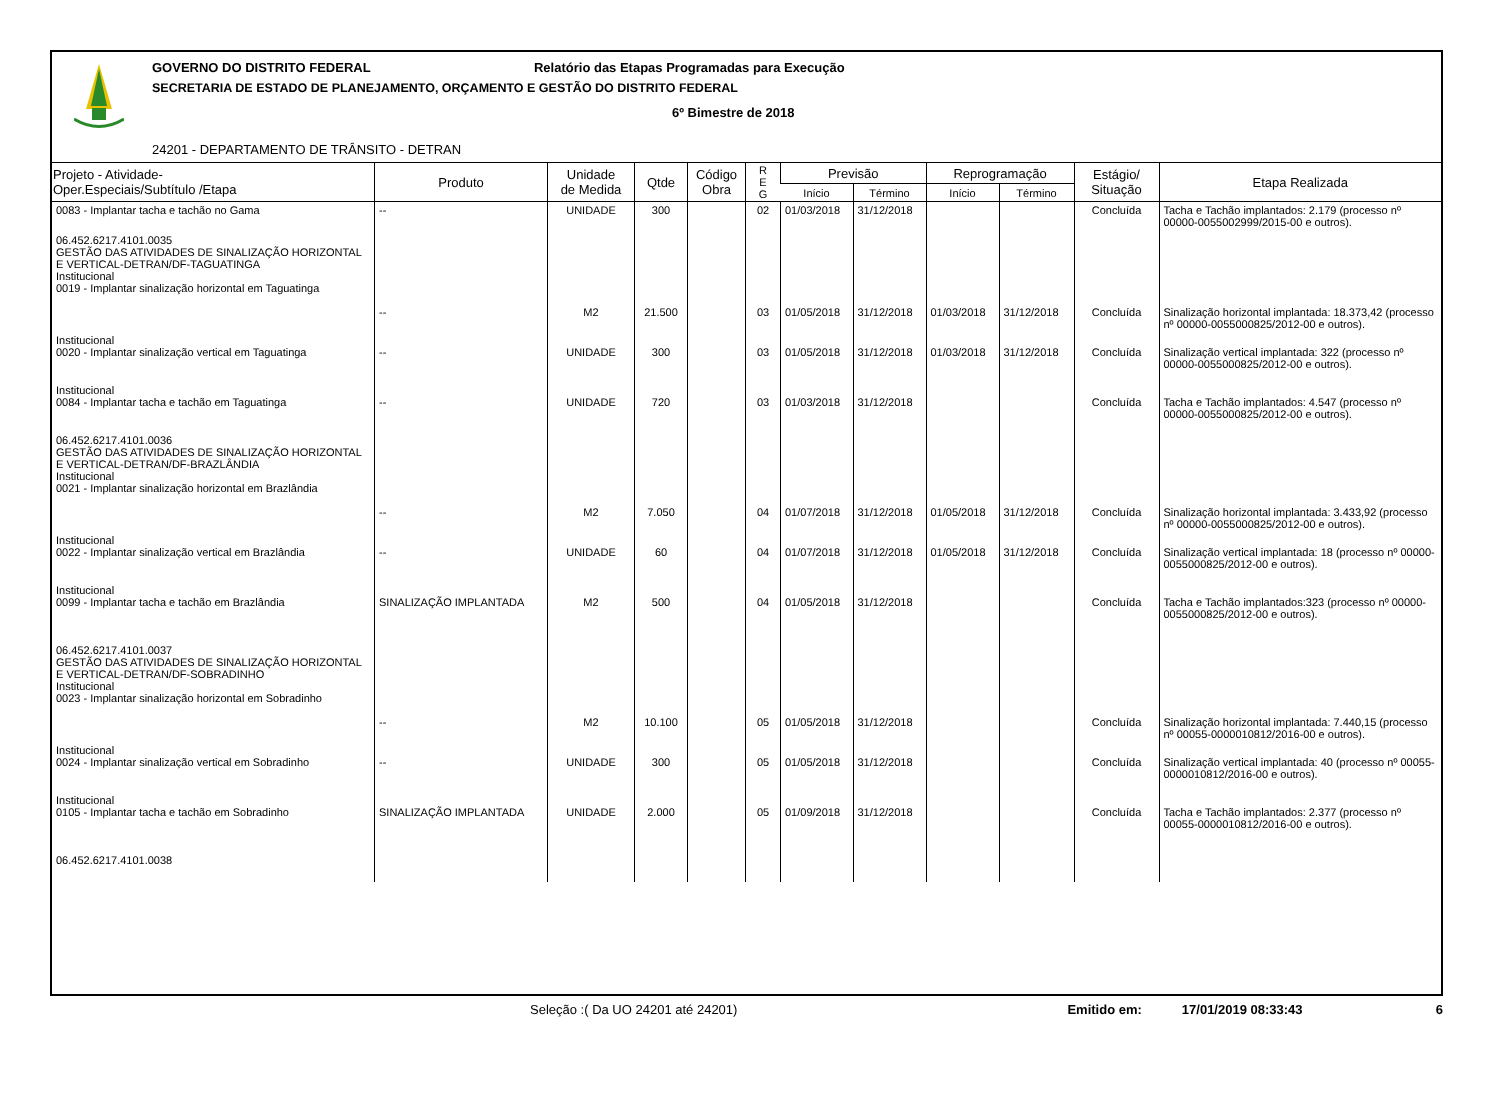GOVERNO DO DISTRITO FEDERAL Relatório das Etapas Programadas para Execução
SECRETARIA DE ESTADO DE PLANEJAMENTO, ORÇAMENTO E GESTÃO DO DISTRITO FEDERAL
6º Bimestre de 2018
24201 - DEPARTAMENTO DE TRÂNSITO - DETRAN
| Projeto - Atividade- Oper.Especiais/Subtítulo /Etapa | Produto | Unidade de Medida | Qtde | Código Obra | R E G | Previsão | | Reprogramação | | Estágio/ Situação | Etapa Realizada |
| --- | --- | --- | --- | --- | --- | --- | --- | --- | --- | --- | --- |
| | | | | | | Início | Término | Início | Término | | |
| 0083 - Implantar tacha e tachão no Gama | -- | UNIDADE | 300 | | 02 | 01/03/2018 | 31/12/2018 | | | Concluída | Tacha e Tachão implantados: 2.179 (processo nº 00000-0055002999/2015-00 e outros). |
| 06.452.6217.4101.0035 GESTÃO DAS ATIVIDADES DE SINALIZAÇÃO HORIZONTAL E VERTICAL-DETRAN/DF-TAGUATINGA Institucional 0019 - Implantar sinalização horizontal em Taguatinga | -- | M2 | 21.500 | | 03 | 01/05/2018 | 31/12/2018 | 01/03/2018 | 31/12/2018 | Concluída | Sinalização horizontal implantada: 18.373,42 (processo nº 00000-0055000825/2012-00 e outros). |
| Institucional 0020 - Implantar sinalização vertical em Taguatinga | -- | UNIDADE | 300 | | 03 | 01/05/2018 | 31/12/2018 | 01/03/2018 | 31/12/2018 | Concluída | Sinalização vertical implantada: 322 (processo nº 00000-0055000825/2012-00 e outros). |
| Institucional 0084 - Implantar tacha e tachão em Taguatinga | -- | UNIDADE | 720 | | 03 | 01/03/2018 | 31/12/2018 | | | Concluída | Tacha e Tachão implantados: 4.547 (processo nº 00000-0055000825/2012-00 e outros). |
| 06.452.6217.4101.0036 GESTÃO DAS ATIVIDADES DE SINALIZAÇÃO HORIZONTAL E VERTICAL-DETRAN/DF-BRAZLÂNDIA Institucional 0021 - Implantar sinalização horizontal em Brazlândia | -- | M2 | 7.050 | | 04 | 01/07/2018 | 31/12/2018 | 01/05/2018 | 31/12/2018 | Concluída | Sinalização horizontal implantada: 3.433,92 (processo nº 00000-0055000825/2012-00 e outros). |
| Institucional 0022 - Implantar sinalização vertical em Brazlândia | -- | UNIDADE | 60 | | 04 | 01/07/2018 | 31/12/2018 | 01/05/2018 | 31/12/2018 | Concluída | Sinalização vertical implantada: 18 (processo nº 00000-0055000825/2012-00 e outros). |
| Institucional 0099 - Implantar tacha e tachão em Brazlândia | SINALIZAÇÃO IMPLANTADA | M2 | 500 | | 04 | 01/05/2018 | 31/12/2018 | | | Concluída | Tacha e Tachão implantados:323 (processo nº 00000-0055000825/2012-00 e outros). |
| 06.452.6217.4101.0037 GESTÃO DAS ATIVIDADES DE SINALIZAÇÃO HORIZONTAL E VERTICAL-DETRAN/DF-SOBRADINHO Institucional 0023 - Implantar sinalização horizontal em Sobradinho | -- | M2 | 10.100 | | 05 | 01/05/2018 | 31/12/2018 | | | Concluída | Sinalização horizontal implantada: 7.440,15 (processo nº 00055-0000010812/2016-00 e outros). |
| Institucional 0024 - Implantar sinalização vertical em Sobradinho | -- | UNIDADE | 300 | | 05 | 01/05/2018 | 31/12/2018 | | | Concluída | Sinalização vertical implantada: 40 (processo nº 00055-0000010812/2016-00 e outros). |
| Institucional 0105 - Implantar tacha e tachão em Sobradinho | SINALIZAÇÃO IMPLANTADA | UNIDADE | 2.000 | | 05 | 01/09/2018 | 31/12/2018 | | | Concluída | Tacha e Tachão implantados: 2.377 (processo nº 00055-0000010812/2016-00 e outros). |
| 06.452.6217.4101.0038 | | | | | | | | | | | |
Seleção :( Da UO 24201 até 24201) Emitido em: 17/01/2019 08:33:43 6